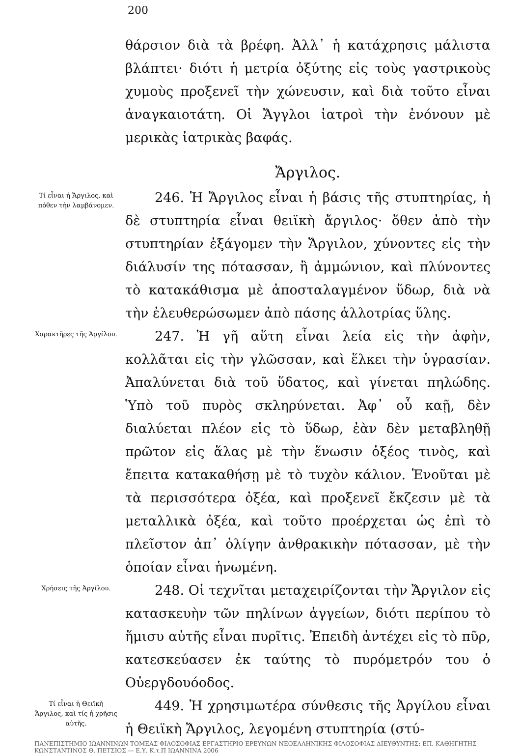200
θάρσιον διὰ τὰ βρέφη. Ἀλλ᾽ ἡ κατάχρησις μάλιστα βλάπτει· διότι ἡ μετρία ὀξύτης εἰς τοὺς γαστρικοὺς χυμοὺς προξενεῖ τὴν χώνευσιν, καὶ διὰ τοῦτο εἶναι ἀναγκαιοτάτη. Οἱ Ἄγγλοι ἰατροὶ τὴν ἑνόνουν μὲ μερικὰς ἰατρικὰς βαφάς.
Ἄργιλος.
Τί εἶναι ἡ Ἄργιλος, καὶ πόθεν τὴν λαμβάνομεν.
246. Ἡ Ἄργιλος εἶναι ἡ βάσις τῆς στυπτηρίας, ἡ δὲ στυπτηρία εἶναι θειϊκὴ ἄργιλος· ὅθεν ἀπὸ τὴν στυπτηρίαν ἐξάγομεν τὴν Ἄργιλον, χύνοντες εἰς τὴν διάλυσίν της πότασσαν, ἢ ἀμμώνιον, καὶ πλύνοντες τὸ κατακάθισμα μὲ ἀποσταλαγμένον ὕδωρ, διὰ νὰ τὴν ἐλευθερώσωμεν ἀπὸ πάσης ἀλλοτρίας ὕλης.
Χαρακτῆρες τῆς Ἀργίλου.
247. Ἡ γῆ αὕτη εἶναι λεία εἰς τὴν ἀφὴν, κολλᾶται εἰς τὴν γλῶσσαν, καὶ ἕλκει τὴν ὑγρασίαν. Ἀπαλύνεται διὰ τοῦ ὕδατος, καὶ γίνεται πηλώδης. Ὑπὸ τοῦ πυρὸς σκληρύνεται. Ἀφ᾽ οὗ καῇ, δὲν διαλύεται πλέον εἰς τὸ ὕδωρ, ἐὰν δὲν μεταβληθῇ πρῶτον εἰς ἅλας μὲ τὴν ἕνωσιν ὀξέος τινὸς, καὶ ἔπειτα κατακαθήσῃ μὲ τὸ τυχὸν κάλιον. Ἑνοῦται μὲ τὰ περισσότερα ὀξέα, καὶ προξενεῖ ἔκζεσιν μὲ τὰ μεταλλικὰ ὀξέα, καὶ τοῦτο προέρχεται ὡς ἐπὶ τὸ πλεῖστον ἀπ᾽ ὀλίγην ἀνθρακικὴν πότασσαν, μὲ τὴν ὁποίαν εἶναι ἡνωμένη.
Χρήσεις τῆς Ἀργίλου.
248. Οἱ τεχνῖται μεταχειρίζονται τὴν Ἄργιλον εἰς κατασκευὴν τῶν πηλίνων ἀγγείων, διότι περίπου τὸ ἥμισυ αὐτῆς εἶναι πυρῖτις. Ἐπειδὴ ἀντέχει εἰς τὸ πῦρ, κατεσκεύασεν ἐκ ταύτης τὸ πυρόμετρόν του ὁ Οὐεργδουόοδος.
Τί εἶναι ἡ Θειϊκὴ Ἄργιλος, καὶ τίς ἡ χρῆσις αὐτῆς.
449. Ἡ χρησιμωτέρα σύνθεσις τῆς Ἀργίλου εἶναι ἡ Θειϊκὴ Ἄργιλος, λεγομένη στυπτηρία (στύ-
ΠΑΝΕΠΙΣΤΗΜΙΟ ΙΩΑΝΝΙΝΩΝ ΤΟΜΕΑΣ ΦΙΛΟΣΟΦΙΑΣ ΕΡΓΑΣΤΗΡΙΟ ΕΡΕΥΝΩΝ ΝΕΟΕΛΛΗΝΙΚΗΣ ΦΙΛΟΣΟΦΙΑΣ ΔΙΕΥΘΥΝΤΗΣ: ΕΠ. ΚΑΘΗΓΗΤΗΣ ΚΩΝΣΤΑΝΤΙΝΟΣ Θ. ΠΕΤΣΙΟΣ — Ε.Υ. Κ.τ.Π ΙΩΑΝΝΙΝΑ 2006